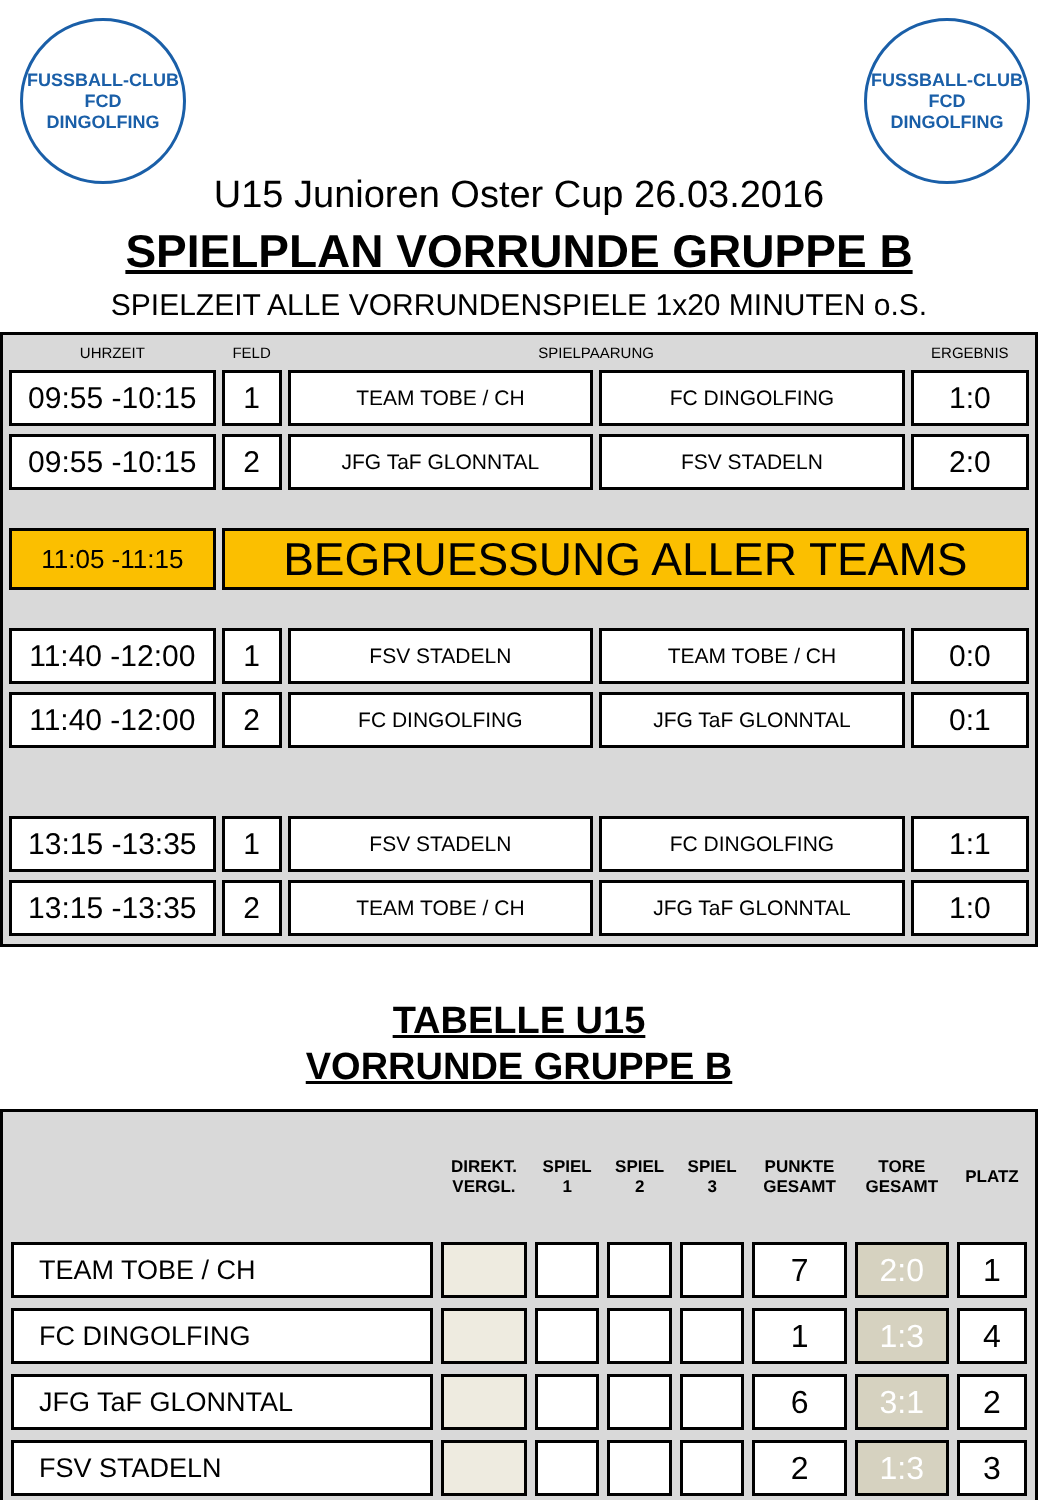FUSSBALL-CLUB
FCD
DINGOLFING
FUSSBALL-CLUB
FCD
DINGOLFING
U15 Junioren Oster Cup 26.03.2016
SPIELPLAN VORRUNDE GRUPPE B
SPIELZEIT ALLE VORRUNDENSPIELE 1x20 MINUTEN o.S.
| UHRZEIT | FELD | SPIELPAARUNG | | ERGEBNIS |
| --- | --- | --- | --- | --- |
| 09:55 -10:15 | 1 | TEAM TOBE / CH | FC DINGOLFING | 1:0 |
| 09:55 -10:15 | 2 | JFG TaF GLONNTAL | FSV STADELN | 2:0 |
| 11:05 -11:15 | BEGRUESSUNG ALLER TEAMS | | | |
| 11:40 -12:00 | 1 | FSV STADELN | TEAM TOBE / CH | 0:0 |
| 11:40 -12:00 | 2 | FC DINGOLFING | JFG TaF GLONNTAL | 0:1 |
| 13:15 -13:35 | 1 | FSV STADELN | FC DINGOLFING | 1:1 |
| 13:15 -13:35 | 2 | TEAM TOBE / CH | JFG TaF GLONNTAL | 1:0 |
TABELLE U15
VORRUNDE GRUPPE B
| | DIREKT. VERGL. | SPIEL 1 | SPIEL 2 | SPIEL 3 | PUNKTE GESAMT | TORE GESAMT | PLATZ |
| --- | --- | --- | --- | --- | --- | --- | --- |
| TEAM TOBE / CH | | | | | 7 | 2:0 | 1 |
| FC DINGOLFING | | | | | 1 | 1:3 | 4 |
| JFG TaF GLONNTAL | | | | | 6 | 3:1 | 2 |
| FSV STADELN | | | | | 2 | 1:3 | 3 |